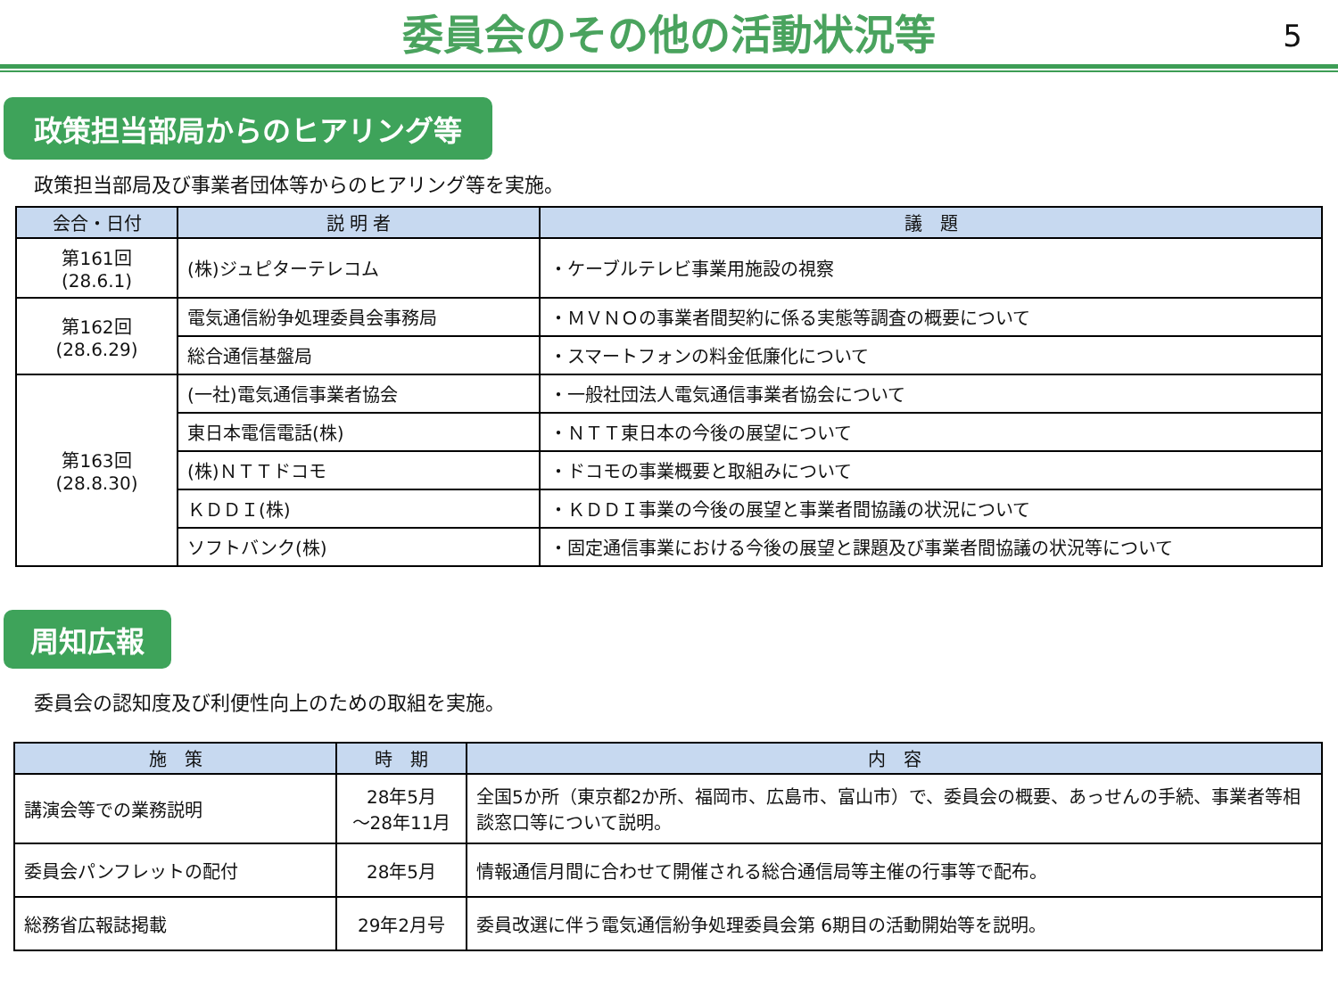委員会のその他の活動状況等
5
政策担当部局からのヒアリング等
政策担当部局及び事業者団体等からのヒアリング等を実施。
| 会合・日付 | 説 明 者 | 議 題 |
| --- | --- | --- |
| 第161回 (28.6.1) | (株)ジュピターテレコム | ・ケーブルテレビ事業用施設の視察 |
| 第162回 (28.6.29) | 電気通信紛争処理委員会事務局 | ・ＭＶＮＯの事業者間契約に係る実態等調査の概要について |
| | 総合通信基盤局 | ・スマートフォンの料金低廉化について |
| 第163回 (28.8.30) | (一社)電気通信事業者協会 | ・一般社団法人電気通信事業者協会について |
| | 東日本電信電話(株) | ・ＮＴＴ東日本の今後の展望について |
| | (株)ＮＴＴドコモ | ・ドコモの事業概要と取組みについて |
| | ＫＤＤＩ(株) | ・ＫＤＤＩ事業の今後の展望と事業者間協議の状況について |
| | ソフトバンク(株) | ・固定通信事業における今後の展望と課題及び事業者間協議の状況等について |
周知広報
委員会の認知度及び利便性向上のための取組を実施。
| 施 策 | 時 期 | 内 容 |
| --- | --- | --- |
| 講演会等での業務説明 | 28年5月 ～28年11月 | 全国5か所（東京都2か所、福岡市、広島市、富山市）で、委員会の概要、あっせんの手続、事業者等相談窓口等について説明。 |
| 委員会パンフレットの配付 | 28年5月 | 情報通信月間に合わせて開催される総合通信局等主催の行事等で配布。 |
| 総務省広報誌掲載 | 29年2月号 | 委員改選に伴う電気通信紛争処理委員会第 6期目の活動開始等を説明。 |